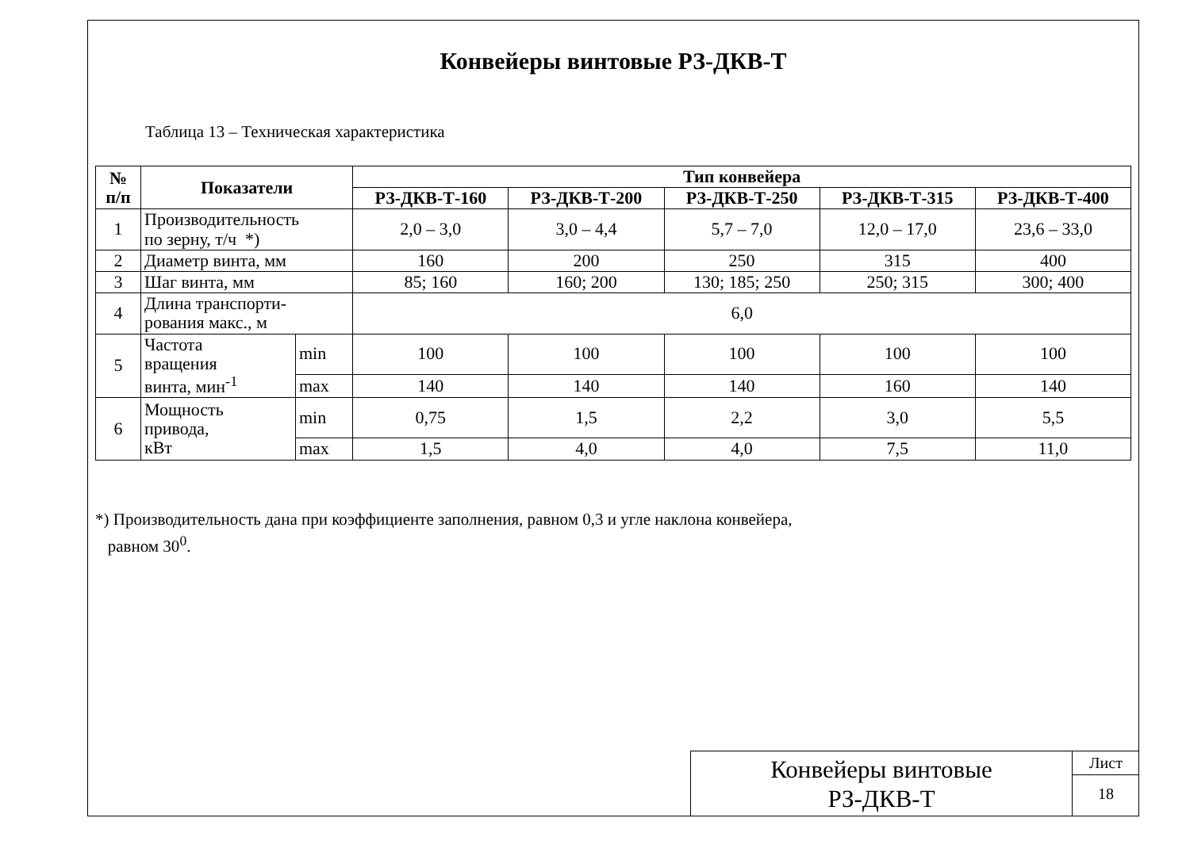Конвейеры винтовые РЗ-ДКВ-Т
Таблица 13 – Техническая характеристика
| № п/п | Показатели | | Тип конвейера | | | | |
| --- | --- | --- | --- | --- | --- | --- | --- |
| | | | РЗ-ДКВ-Т-160 | РЗ-ДКВ-Т-200 | РЗ-ДКВ-Т-250 | РЗ-ДКВ-Т-315 | РЗ-ДКВ-Т-400 |
| 1 | Производительность по зерну, т/ч *) | | 2,0 – 3,0 | 3,0 – 4,4 | 5,7 – 7,0 | 12,0 – 17,0 | 23,6 – 33,0 |
| 2 | Диаметр винта, мм | | 160 | 200 | 250 | 315 | 400 |
| 3 | Шаг винта, мм | | 85; 160 | 160; 200 | 130; 185; 250 | 250; 315 | 300; 400 |
| 4 | Длина транспорти- рования макс., м | | 6,0 | | | | |
| 5 | Частота вращения винта, мин<sup>-1</sup> | min | 100 | 100 | 100 | 100 | 100 |
| | | max | 140 | 140 | 140 | 160 | 140 |
| 6 | Мощность привода, кВт | min | 0,75 | 1,5 | 2,2 | 3,0 | 5,5 |
| | | max | 1,5 | 4,0 | 4,0 | 7,5 | 11,0 |
*) Производительность дана при коэффициенте заполнения, равном 0,3 и угле наклона конвейера,
равном 30<sup>0</sup>.
Конвейеры винтовые
РЗ-ДКВ-Т
Лист
18